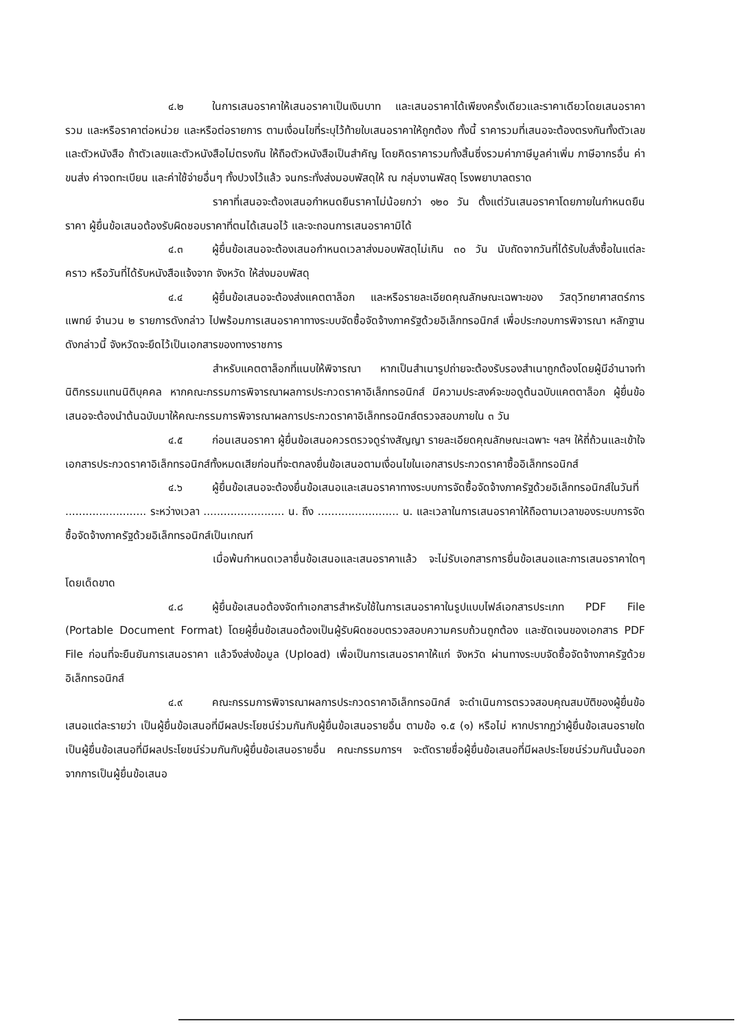๔.๒ ในการเสนอราคาให้เสนอราคาเป็นเงินบาท และเสนอราคาได้เพียงครั้งเดียวและราคาเดียวโดยเสนอราคารวม และหรือราคาต่อหน่วย และหรือต่อรายการ ตามเงื่อนไขที่ระบุไว้ท้ายใบเสนอราคาให้ถูกต้อง ทั้งนี้ ราคารวมที่เสนอจะต้องตรงกันทั้งตัวเลขและตัวหนังสือ ถ้าตัวเลขและตัวหนังสือไม่ตรงกัน ให้ถือตัวหนังสือเป็นสำคัญ โดยคิดราคารวมทั้งสิ้นซึ่งรวมค่าภาษีมูลค่าเพิ่ม ภาษีอากรอื่น ค่าขนส่ง ค่าจดทะเบียน และค่าใช้จ่ายอื่นๆ ทั้งปวงไว้แล้ว จนกระทั่งส่งมอบพัสดุให้ ณ กลุ่มงานพัสดุ โรงพยาบาลตราด
ราคาที่เสนอจะต้องเสนอกำหนดยืนราคาไม่น้อยกว่า ๑๒๐ วัน ตั้งแต่วันเสนอราคาโดยภายในกำหนดยืนราคา ผู้ยื่นข้อเสนอต้องรับผิดชอบราคาที่ตนได้เสนอไว้ และจะถอนการเสนอราคามิได้
๔.๓ ผู้ยื่นข้อเสนอจะต้องเสนอกำหนดเวลาส่งมอบพัสดุไม่เกิน ๓๐ วัน นับถัดจากวันที่ได้รับใบสั่งซื้อในแต่ละคราว หรือวันที่ได้รับหนังสือแจ้งจาก จังหวัด ให้ส่งมอบพัสดุ
๔.๔ ผู้ยื่นข้อเสนอจะต้องส่งแคตตาล็อก และหรือรายละเอียดคุณลักษณะเฉพาะของ วัสดุวิทยาศาสตร์การแพทย์ จำนวน ๒ รายการดังกล่าว ไปพร้อมการเสนอราคาทางระบบจัดซื้อจัดจ้างภาครัฐด้วยอิเล็กทรอนิกส์ เพื่อประกอบการพิจารณา หลักฐานดังกล่าวนี้ จังหวัดจะยึดไว้เป็นเอกสารของทางราชการ
สำหรับแคตตาล็อกที่แนบให้พิจารณา หากเป็นสำเนารูปถ่ายจะต้องรับรองสำเนาถูกต้องโดยผู้มีอำนาจทำนิติกรรมแทนนิติบุคคล หากคณะกรรมการพิจารณาผลการประกวดราคาอิเล็กทรอนิกส์ มีความประสงค์จะขอดูต้นฉบับแคตตาล็อก ผู้ยื่นข้อเสนอจะต้องนำต้นฉบับมาให้คณะกรรมการพิจารณาผลการประกวดราคาอิเล็กทรอนิกส์ตรวจสอบภายใน ๓ วัน
๔.๕ ก่อนเสนอราคา ผู้ยื่นข้อเสนอควรตรวจดูร่างสัญญา รายละเอียดคุณลักษณะเฉพาะ ฯลฯ ให้ถี่ถ้วนและเข้าใจเอกสารประกวดราคาอิเล็กทรอนิกส์ทั้งหมดเสียก่อนที่จะตกลงยื่นข้อเสนอตามเงื่อนไขในเอกสารประกวดราคาซื้ออิเล็กทรอนิกส์
๔.๖ ผู้ยื่นข้อเสนอจะต้องยื่นข้อเสนอและเสนอราคาทางระบบการจัดซื้อจัดจ้างภาครัฐด้วยอิเล็กทรอนิกส์ในวันที่ ........................ ระหว่างเวลา ........................ น. ถึง ........................ น. และเวลาในการเสนอราคาให้ถือตามเวลาของระบบการจัดซื้อจัดจ้างภาครัฐด้วยอิเล็กทรอนิกส์เป็นเกณฑ์
เมื่อพ้นกำหนดเวลายื่นข้อเสนอและเสนอราคาแล้ว จะไม่รับเอกสารการยื่นข้อเสนอและการเสนอราคาใดๆ โดยเด็ดขาด
๔.๘ ผู้ยื่นข้อเสนอต้องจัดทำเอกสารสำหรับใช้ในการเสนอราคาในรูปแบบไฟล์เอกสารประเภท PDF File (Portable Document Format) โดยผู้ยื่นข้อเสนอต้องเป็นผู้รับผิดชอบตรวจสอบความครบถ้วนถูกต้อง และชัดเจนของเอกสาร PDF File ก่อนที่จะยืนยันการเสนอราคา แล้วจึงส่งข้อมูล (Upload) เพื่อเป็นการเสนอราคาให้แก่ จังหวัด ผ่านทางระบบจัดซื้อจัดจ้างภาครัฐด้วยอิเล็กทรอนิกส์
๔.๙ คณะกรรมการพิจารณาผลการประกวดราคาอิเล็กทรอนิกส์ จะดำเนินการตรวจสอบคุณสมบัติของผู้ยื่นข้อเสนอแต่ละรายว่า เป็นผู้ยื่นข้อเสนอที่มีผลประโยชน์ร่วมกันกับผู้ยื่นข้อเสนอรายอื่น ตามข้อ ๑.๕ (๑) หรือไม่ หากปรากฏว่าผู้ยื่นข้อเสนอรายใดเป็นผู้ยื่นข้อเสนอที่มีผลประโยชน์ร่วมกันกับผู้ยื่นข้อเสนอรายอื่น คณะกรรมการฯ จะตัดรายชื่อผู้ยื่นข้อเสนอที่มีผลประโยชน์ร่วมกันนั้นออกจากการเป็นผู้ยื่นข้อเสนอ